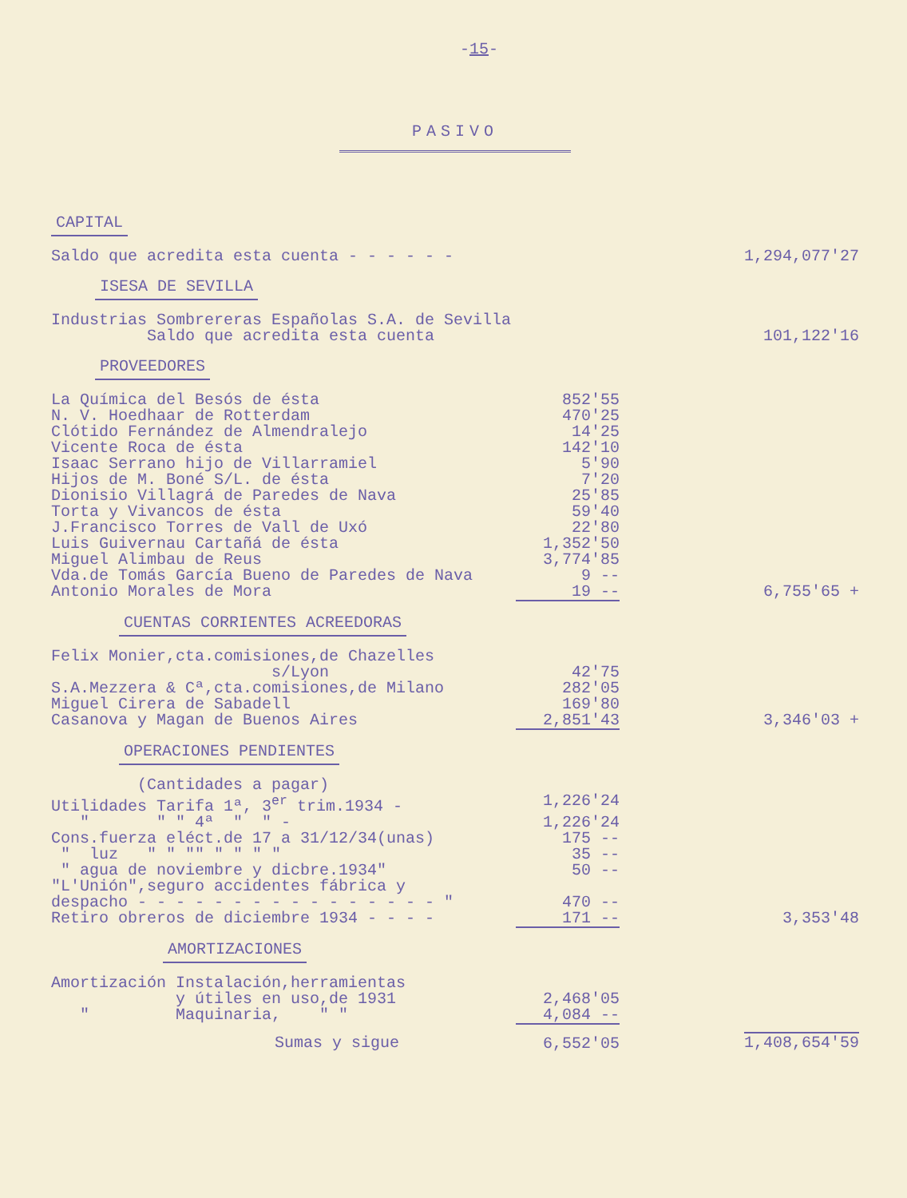-15-
PASIVO
| CAPITAL | | |
| Saldo que acredita esta cuenta - - - - - - | | 1,294,077'27 |
| ISESA DE SEVILLA | | |
| Industrias Sombrereras Españolas S.A. de Sevilla Saldo que acredita esta cuenta | | 101,122'16 |
| PROVEEDORES | | |
| La Química del Besós de ésta | 852'55 | |
| N. V. Hoedhaar de Rotterdam | 470'25 | |
| Clótido Fernández de Almendralejo | 14'25 | |
| Vicente Roca de ésta | 142'10 | |
| Isaac Serrano hijo de Villarramiel | 5'90 | |
| Hijos de M. Boné S/L. de ésta | 7'20 | |
| Dionisio Villagrá de Paredes de Nava | 25'85 | |
| Torta y Vivancos de ésta | 59'40 | |
| J.Francisco Torres de Vall de Uxó | 22'80 | |
| Luis Guivernau Cartañá de ésta | 1,352'50 | |
| Miguel Alimbau de Reus | 3,774'85 | |
| Vda.de Tomás García Bueno de Paredes de Nava | 9 -- | |
| Antonio Morales de Mora | 19 -- | 6,755'65 + |
| CUENTAS CORRIENTES ACREEDORAS | | |
| Felix Monier,cta.comisiones,de Chazelles s/Lyon | 42'75 | |
| S.A.Mezzera & Cª,cta.comisiones,de Milano | 282'05 | |
| Miguel Cirera de Sabadell | 169'80 | |
| Casanova y Magan de Buenos Aires | 2,851'43 | 3,346'03 + |
| OPERACIONES PENDIENTES | | |
| (Cantidades a pagar) | | |
| Utilidades Tarifa 1ª, 3<sup>er</sup> trim.1934 - | 1,226'24 | |
| " " " 4ª " " - | 1,226'24 | |
| Cons.fuerza eléct.de 17 a 31/12/34(unas) | 175 -- | |
| " luz " " "" " " " " | 35 -- | |
| " agua de noviembre y dicbre.1934" | 50 -- | |
| "L'Unión",seguro accidentes fábrica y despacho - - - - - - - - - - - - - - - - " | 470 -- | |
| Retiro obreros de diciembre 1934 - - - - | 171 -- | 3,353'48 |
| AMORTIZACIONES | | |
| Amortización Instalación,herramientas y útiles en uso,de 1931 | 2,468'05 | |
| " Maquinaria, " " | 4,084 -- | |
| Sumas y sigue | 6,552'05 | 1,408,654'59 |